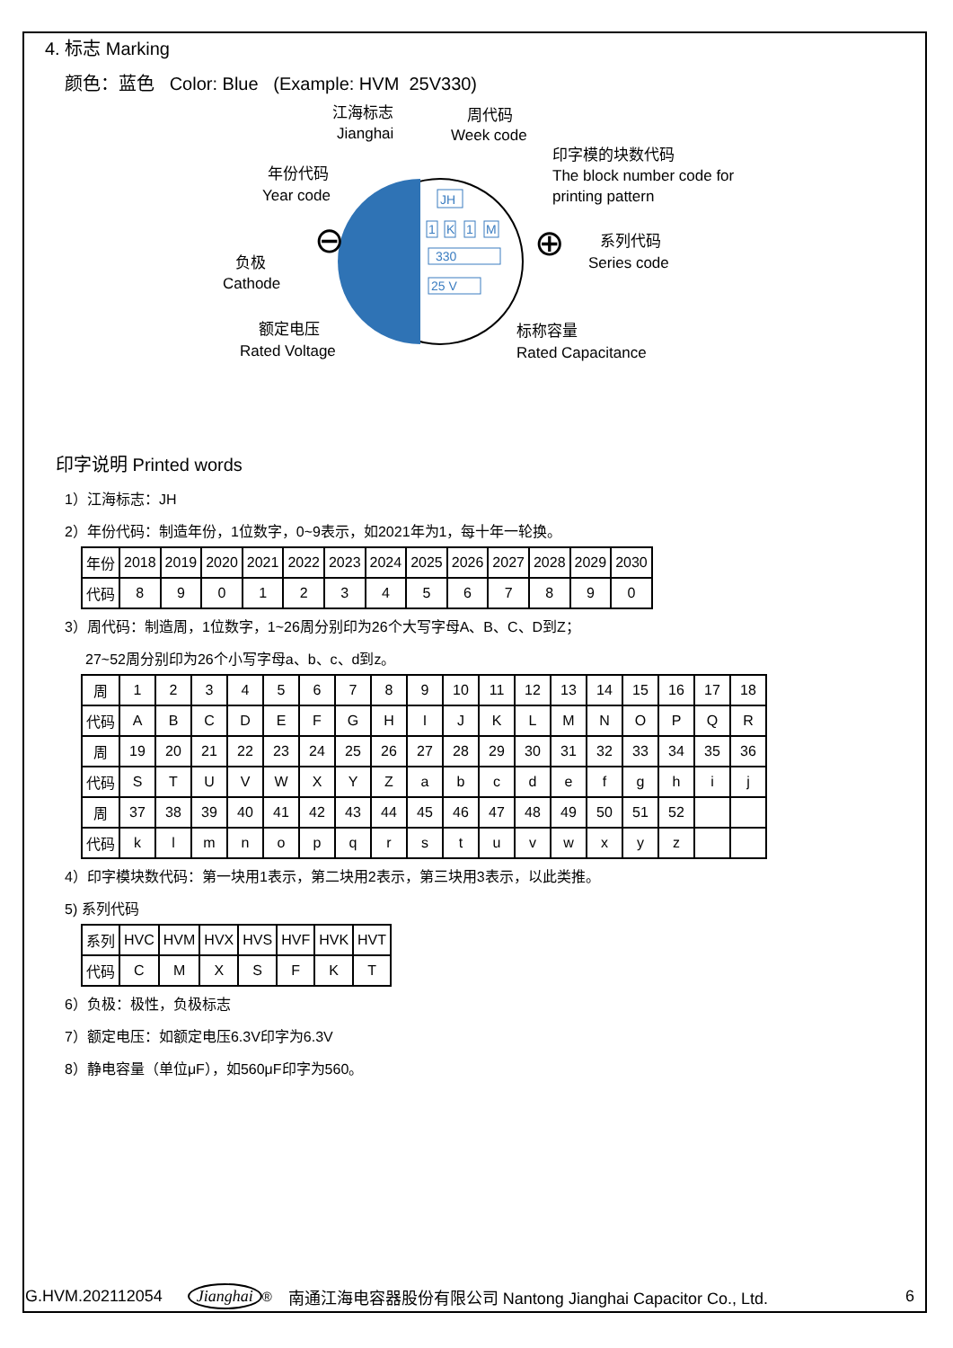4. 标志 Marking
颜色：蓝色 Color: Blue (Example: HVM 25V330)
JH
1
K
1
M
330
25 V
⊖
⊕
江海标志
Jianghai
周代码
Week code
印字模的块数代码
The block number code for
printing pattern
年份代码
Year code
负极
Cathode
系列代码
Series code
额定电压
Rated Voltage
标称容量
Rated Capacitance
印字说明 Printed words
1）江海标志：JH
2）年份代码：制造年份，1位数字，0~9表示，如2021年为1，每十年一轮换。
| 年份 | 2018 | 2019 | 2020 | 2021 | 2022 | 2023 | 2024 | 2025 | 2026 | 2027 | 2028 | 2029 | 2030 |
| 代码 | 8 | 9 | 0 | 1 | 2 | 3 | 4 | 5 | 6 | 7 | 8 | 9 | 0 |
3）周代码：制造周，1位数字，1~26周分别印为26个大写字母A、B、C、D到Z；
27~52周分别印为26个小写字母a、b、c、d到z。
| 周 | 1 | 2 | 3 | 4 | 5 | 6 | 7 | 8 | 9 | 10 | 11 | 12 | 13 | 14 | 15 | 16 | 17 | 18 |
| 代码 | A | B | C | D | E | F | G | H | I | J | K | L | M | N | O | P | Q | R |
| 周 | 19 | 20 | 21 | 22 | 23 | 24 | 25 | 26 | 27 | 28 | 29 | 30 | 31 | 32 | 33 | 34 | 35 | 36 |
| 代码 | S | T | U | V | W | X | Y | Z | a | b | c | d | e | f | g | h | i | j |
| 周 | 37 | 38 | 39 | 40 | 41 | 42 | 43 | 44 | 45 | 46 | 47 | 48 | 49 | 50 | 51 | 52 | | |
| 代码 | k | l | m | n | o | p | q | r | s | t | u | v | w | x | y | z | | |
4）印字模块数代码：第一块用1表示，第二块用2表示，第三块用3表示，以此类推。
5) 系列代码
| 系列 | HVC | HVM | HVX | HVS | HVF | HVK | HVT |
| 代码 | C | M | X | S | F | K | T |
6）负极：极性，负极标志
7）额定电压：如额定电压6.3V印字为6.3V
8）静电容量（单位μF），如560μF印字为560。
G.HVM.202112054 Jianghai<sup>®</sup> 南通江海电容器股份有限公司 Nantong Jianghai Capacitor Co., Ltd. 6